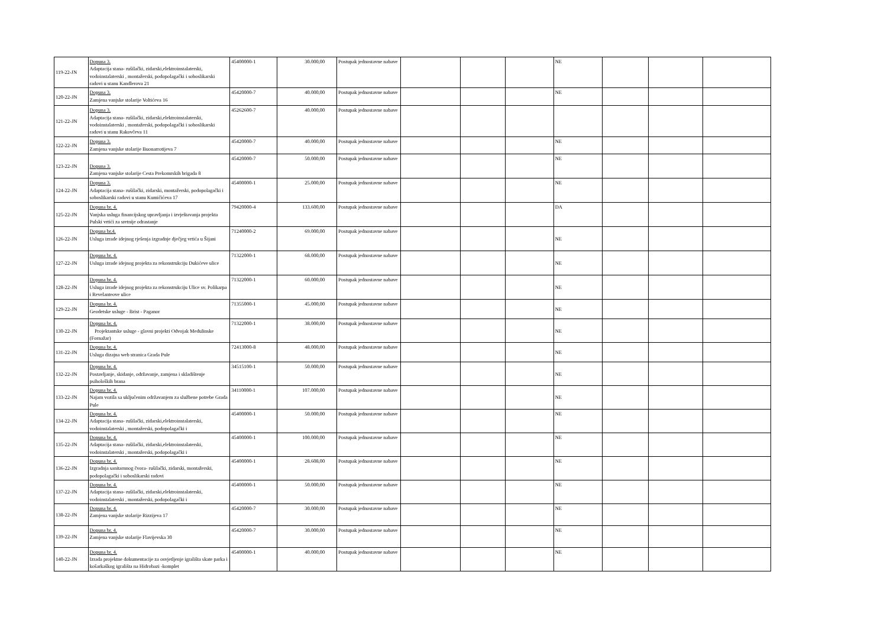| 119-22-JN | Dopuna 3. Adaptacija stana- rušilački, zidarski,elektroinstalaterski, vodoinstalaterski , montažerski, podopolagački i soboslikarski radovi u stanu Kandlerova 21 | 45400000-1 | 30.000,00 | Postupak jednostavne nabave | | | | NE | | | |
| 120-22-JN | Dopuna 3. Zamjena vanjske stolarije Voltićeva 16 | 45420000-7 | 40.000,00 | Postupak jednostavne nabave | | | | NE | | | |
| 121-22-JN | Dopuna 3. Adaptacija stana- rušilački, zidarski,elektroinstalaterski, vodoinstalaterski , montažerski, podopolagački i soboslikarski radovi u stanu Rakovčeva 11 | 45262600-7 | 40.000,00 | Postupak jednostavne nabave | | | | | | | |
| 122-22-JN | Dopuna 3. Zamjena vanjske stolarije Buonarrotijeva 7 | 45420000-7 | 40.000,00 | Postupak jednostavne nabave | | | | NE | | | |
| 123-22-JN | Dopuna 3. Zamjena vanjske stolarije Cesta Prekomrskih brigada 8 | 45420000-7 | 50.000,00 | Postupak jednostavne nabave | | | | NE | | | |
| 124-22-JN | Dopuna 3. Adaptacija stana- rušilački, zidarski, montažerski, podopolagački i soboslikarski radovi u stanu Kumičićeva 17 | 45400000-1 | 25.000,00 | Postupak jednostavne nabave | | | | NE | | | |
| 125-22-JN | Dopuna br. 4. Vanjska usluga financijskog upravljanja i izvještavanja projekta Pulski vrtići za sretnije odrastanje | 79420000-4 | 133.600,00 | Postupak jednostavne nabave | | | | DA | | | |
| 126-22-JN | Dopuna br.4. Usluga izrade idejnog rješenja izgradnje dječjeg vrtića u Šijani | 71240000-2 | 69.000,00 | Postupak jednostavne nabave | | | | NE | | | |
| 127-22-JN | Dopuna br. 4. Usluga izrade idejnog projekta za rekonstrukciju Dukićeve ulice | 71322000-1 | 68.000,00 | Postupak jednostavne nabave | | | | NE | | | |
| 128-22-JN | Dopuna br. 4. Usluga izrade idejnog projekta za rekonstrukciju Ulice sv. Polikarpa i Revelanteove ulice | 71322000-1 | 60.000,00 | Postupak jednostavne nabave | | | | NE | | | |
| 129-22-JN | Dopuna br. 4. Geodetske usluge - Brist - Paganor | 71355000-1 | 45.000,00 | Postupak jednostavne nabave | | | | NE | | | |
| 130-22-JN | Dopuna br. 4. Projektantske usluge - glavni projekti Odvojak Medulinske (Fornažar) | 71322000-1 | 38.000,00 | Postupak jednostavne nabave | | | | NE | | | |
| 131-22-JN | Dopuna br. 4. Usluga dizajna web stranica Grada Pule | 72413000-8 | 48.000,00 | Postupak jednostavne nabave | | | | NE | | | |
| 132-22-JN | Dopuna br. 4. Postavljanje, skidanje, održavanje, zamjena i skladištenje psiholoških brana | 34515100-1 | 50.000,00 | Postupak jednostavne nabave | | | | NE | | | |
| 133-22-JN | Dopuna br. 4. Najam vozila sa uključenim održavanjem za službene potrebe Grada Pule | 34110000-1 | 107.000,00 | Postupak jednostavne nabave | | | | NE | | | |
| 134-22-JN | Dopuna br. 4. Adaptacija stana- rušilački, zidarski,elektroinstalaterski, vodoinstalaterski , montažerski, podopolagački i | 45400000-1 | 50.000,00 | Postupak jednostavne nabave | | | | NE | | | |
| 135-22-JN | Dopuna br. 4. Adaptacija stana- rušilački, zidarski,elektroinstalaterski, vodoinstalaterski , montažerski, podopolagački i | 45400000-1 | 100.000,00 | Postupak jednostavne nabave | | | | NE | | | |
| 136-22-JN | Dopuna br. 4. Izgradnja sanitarnnog čvora- rušilački, zidarski, montažerski, podopolagački i soboslikarski radovi | 45400000-1 | 28.608,00 | Postupak jednostavne nabave | | | | NE | | | |
| 137-22-JN | Dopuna br. 4. Adaptacija stana- rušilački, zidarski,elektroinstalaterski, vodoinstalaterski , montažerski, podopolagački i | 45400000-1 | 50.000,00 | Postupak jednostavne nabave | | | | NE | | | |
| 138-22-JN | Dopuna br. 4. Zamjena vanjske stolarije Rizzijeva 17 | 45420000-7 | 30.000,00 | Postupak jednostavne nabave | | | | NE | | | |
| 139-22-JN | Dopuna br. 4. Zamjena vanjske stolarije Flavijevska 30 | 45420000-7 | 30.000,00 | Postupak jednostavne nabave | | | | NE | | | |
| 140-22-JN | Dopuna br. 4. Izrada projektne dokumentacije za osvjetljenje igrališta skate parka i košarkaškog igrališta na Hidrobazi -komplet | 45400000-1 | 40.000,00 | Postupak jednostavne nabave | | | | NE | | | |